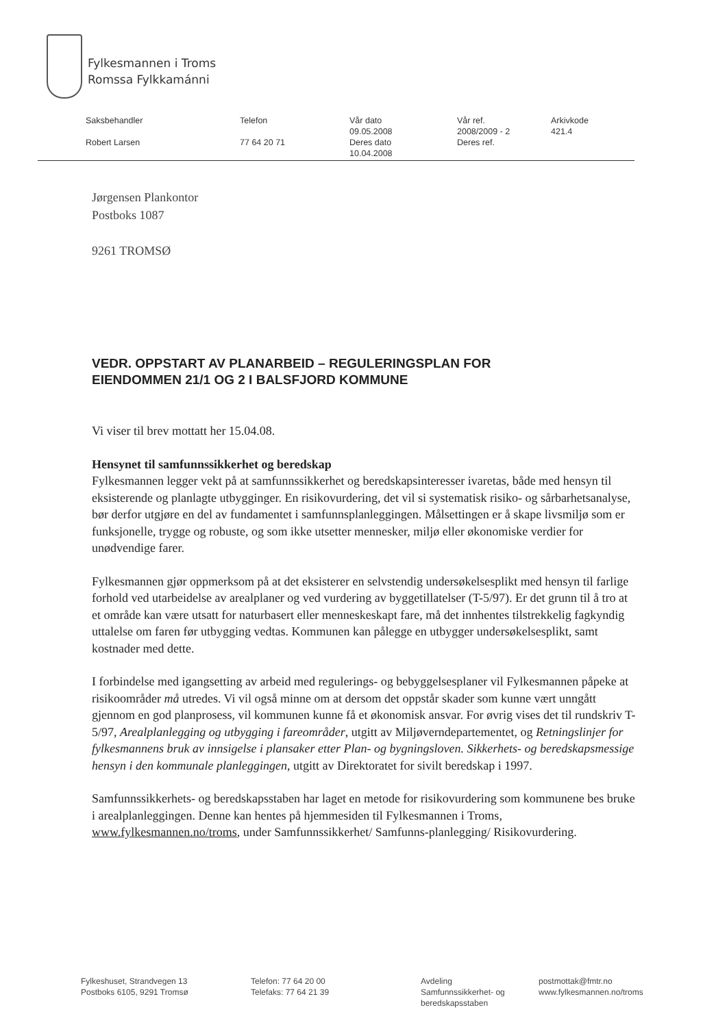Fylkesmannen i Troms
Romssa Fylkkamánni
| Saksbehandler | Telefon | Vår dato 09.05.2008 | Vår ref. 2008/2009 - 2 | Arkivkode 421.4 |
| Robert Larsen | 77 64 20 71 | Deres dato 10.04.2008 | Deres ref. | |
Jørgensen Plankontor
Postboks 1087
9261 TROMSØ
VEDR. OPPSTART AV PLANARBEID – REGULERINGSPLAN FOR
EIENDOMMEN 21/1 OG 2 I BALSFJORD KOMMUNE
Vi viser til brev mottatt her 15.04.08.
Hensynet til samfunnssikkerhet og beredskap
Fylkesmannen legger vekt på at samfunnssikkerhet og beredskapsinteresser ivaretas, både med hensyn til eksisterende og planlagte utbygginger. En risikovurdering, det vil si systematisk risiko- og sårbarhetsanalyse, bør derfor utgjøre en del av fundamentet i samfunnsplanleggingen. Målsettingen er å skape livsmiljø som er funksjonelle, trygge og robuste, og som ikke utsetter mennesker, miljø eller økonomiske verdier for unødvendige farer.
Fylkesmannen gjør oppmerksom på at det eksisterer en selvstendig undersøkelsesplikt med hensyn til farlige forhold ved utarbeidelse av arealplaner og ved vurdering av byggetillatelser (T-5/97). Er det grunn til å tro at et område kan være utsatt for naturbasert eller menneskeskapt fare, må det innhentes tilstrekkelig fagkyndig uttalelse om faren før utbygging vedtas. Kommunen kan pålegge en utbygger undersøkelsesplikt, samt kostnader med dette.
I forbindelse med igangsetting av arbeid med regulerings- og bebyggelsesplaner vil Fylkesmannen påpeke at risikoområder må utredes. Vi vil også minne om at dersom det oppstår skader som kunne vært unngått gjennom en god planprosess, vil kommunen kunne få et økonomisk ansvar. For øvrig vises det til rundskriv T-5/97, Arealplanlegging og utbygging i fareområder, utgitt av Miljøverndepartementet, og Retningslinjer for fylkesmannens bruk av innsigelse i plansaker etter Plan- og bygningsloven. Sikkerhets- og beredskapsmessige hensyn i den kommunale planleggingen, utgitt av Direktoratet for sivilt beredskap i 1997.
Samfunnssikkerhets- og beredskapsstaben har laget en metode for risikovurdering som kommunene bes bruke i arealplanleggingen. Denne kan hentes på hjemmesiden til Fylkesmannen i Troms, www.fylkesmannen.no/troms, under Samfunnssikkerhet/ Samfunns-planlegging/ Risikovurdering.
Fylkeshuset, Strandvegen 13
Postboks 6105, 9291 Tromsø
Telefon: 77 64 20 00
Telefaks: 77 64 21 39
Avdeling
Samfunnssikkerhet- og beredskapsstaben
postmottak@fmtr.no
www.fylkesmannen.no/troms